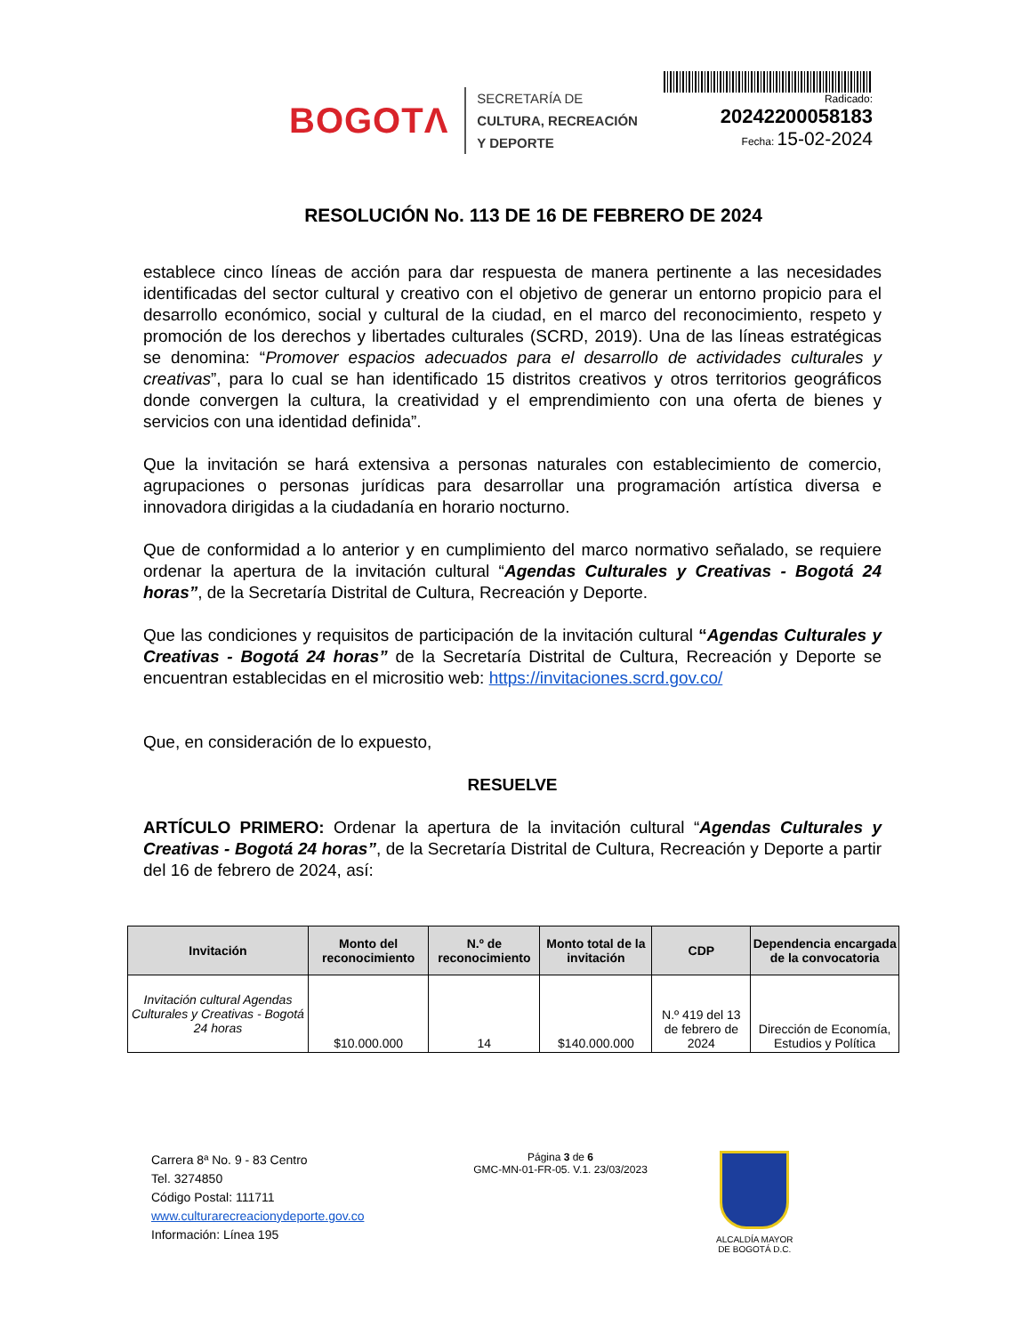BOGOTΛ
SECRETARÍA DE
CULTURA, RECREACIÓN
Y DEPORTE
Radicado:
20242200058183
Fecha: 15-02-2024
RESOLUCIÓN No. 113 DE 16 DE FEBRERO DE 2024
establece cinco líneas de acción para dar respuesta de manera pertinente a las necesidades identificadas del sector cultural y creativo con el objetivo de generar un entorno propicio para el desarrollo económico, social y cultural de la ciudad, en el marco del reconocimiento, respeto y promoción de los derechos y libertades culturales (SCRD, 2019). Una de las líneas estratégicas se denomina: “Promover espacios adecuados para el desarrollo de actividades culturales y creativas”, para lo cual se han identificado 15 distritos creativos y otros territorios geográficos donde convergen la cultura, la creatividad y el emprendimiento con una oferta de bienes y servicios con una identidad definida”.
Que la invitación se hará extensiva a personas naturales con establecimiento de comercio, agrupaciones o personas jurídicas para desarrollar una programación artística diversa e innovadora dirigidas a la ciudadanía en horario nocturno.
Que de conformidad a lo anterior y en cumplimiento del marco normativo señalado, se requiere ordenar la apertura de la invitación cultural “Agendas Culturales y Creativas - Bogotá 24 horas”, de la Secretaría Distrital de Cultura, Recreación y Deporte.
Que las condiciones y requisitos de participación de la invitación cultural “Agendas Culturales y Creativas - Bogotá 24 horas” de la Secretaría Distrital de Cultura, Recreación y Deporte se encuentran establecidas en el micrositio web: https://invitaciones.scrd.gov.co/
Que, en consideración de lo expuesto,
RESUELVE
ARTÍCULO PRIMERO: Ordenar la apertura de la invitación cultural “Agendas Culturales y Creativas - Bogotá 24 horas”, de la Secretaría Distrital de Cultura, Recreación y Deporte a partir del 16 de febrero de 2024, así:
| Invitación | Monto del reconocimiento | N.º de reconocimiento | Monto total de la invitación | CDP | Dependencia encargada de la convocatoria |
| --- | --- | --- | --- | --- | --- |
| Invitación cultural Agendas Culturales y Creativas - Bogotá 24 horas | $10.000.000 | 14 | $140.000.000 | N.º 419 del 13 de febrero de 2024 | Dirección de Economía, Estudios y Política |
Carrera 8ª No. 9 - 83 Centro
Tel. 3274850
Código Postal: 111711
www.culturarecreacionydeporte.gov.co
Información: Línea 195
Página 3 de 6
GMC-MN-01-FR-05. V.1. 23/03/2023
ALCALDÍA MAYOR
DE BOGOTÁ D.C.